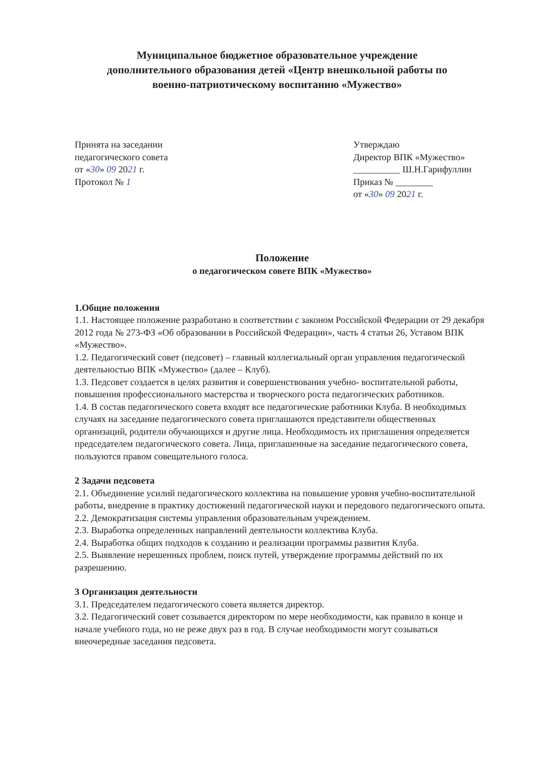Муниципальное бюджетное образовательное учреждение
дополнительного образования детей «Центр внешкольной работы по
военно-патриотическому воспитанию «Мужество»
Принята на заседании
педагогического совета
от «30» 09 2021 г.
Протокол № 1
Утверждаю
Директор ВПК «Мужество»
__________ Ш.Н.Гарифуллин
Приказ № ________
от «30» 09 2021 г.
Положение
о педагогическом совете ВПК «Мужество»
1.Общие положения
1.1. Настоящее положение разработано в соответствии с законом Российской Федерации от 29 декабря 2012 года № 273-ФЗ «Об образовании в Российской Федерации», часть 4 статьи 26, Уставом ВПК «Мужество».
1.2. Педагогический совет (педсовет) – главный коллегиальный орган управления педагогической деятельностью ВПК «Мужество» (далее – Клуб).
1.3. Педсовет создается в целях развития и совершенствования учебно- воспитательной работы, повышения профессионального мастерства и творческого роста педагогических работников.
1.4. В состав педагогического совета входят все педагогические работники Клуба. В необходимых случаях на заседание педагогического совета приглашаются представители общественных организаций, родители обучающихся и другие лица. Необходимость их приглашения определяется председателем педагогического совета. Лица, приглашенные на заседание педагогического совета, пользуются правом совещательного голоса.
2 Задачи педсовета
2.1. Объединение усилий педагогического коллектива на повышение уровня учебно-воспитательной работы, внедрение в практику достижений педагогической науки и передового педагогического опыта.
2.2. Демократизация системы управления образовательным учреждением.
2.3. Выработка определенных направлений деятельности коллектива Клуба.
2.4. Выработка общих подходов к созданию и реализации программы развития Клуба.
2.5. Выявление нерешенных проблем, поиск путей, утверждение программы действий по их разрешению.
3 Организация деятельности
3.1. Председателем педагогического совета является директор.
3.2. Педагогический совет созывается директором по мере необходимости, как правило в конце и начале учебного года, но не реже двух раз в год. В случае необходимости могут созываться внеочередные заседания педсовета.